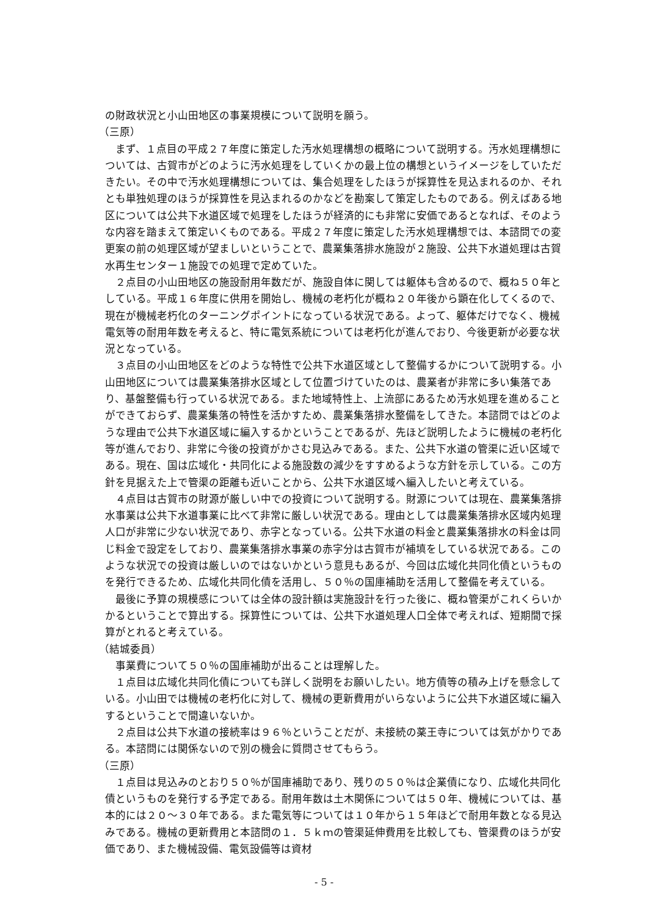の財政状況と小山田地区の事業規模について説明を願う。
（三原）
まず、１点目の平成２７年度に策定した汚水処理構想の概略について説明する。汚水処理構想については、古賀市がどのように汚水処理をしていくかの最上位の構想というイメージをしていただきたい。その中で汚水処理構想については、集合処理をしたほうが採算性を見込まれるのか、それとも単独処理のほうが採算性を見込まれるのかなどを勘案して策定したものである。例えばある地区については公共下水道区域で処理をしたほうが経済的にも非常に安価であるとなれば、そのような内容を踏まえて策定いくものである。平成２７年度に策定した汚水処理構想では、本諮問での変更案の前の処理区域が望ましいということで、農業集落排水施設が２施設、公共下水道処理は古賀水再生センター１施設での処理で定めていた。
２点目の小山田地区の施設耐用年数だが、施設自体に関しては躯体も含めるので、概ね５０年としている。平成１６年度に供用を開始し、機械の老朽化が概ね２０年後から顕在化してくるので、現在が機械老朽化のターニングポイントになっている状況である。よって、躯体だけでなく、機械電気等の耐用年数を考えると、特に電気系統については老朽化が進んでおり、今後更新が必要な状況となっている。
３点目の小山田地区をどのような特性で公共下水道区域として整備するかについて説明する。小山田地区については農業集落排水区域として位置づけていたのは、農業者が非常に多い集落であり、基盤整備も行っている状況である。また地域特性上、上流部にあるため汚水処理を進めることができておらず、農業集落の特性を活かすため、農業集落排水整備をしてきた。本諮問ではどのような理由で公共下水道区域に編入するかということであるが、先ほど説明したように機械の老朽化等が進んでおり、非常に今後の投資がかさむ見込みである。また、公共下水道の管渠に近い区域である。現在、国は広域化・共同化による施設数の減少をすすめるような方針を示している。この方針を見据えた上で管渠の距離も近いことから、公共下水道区域へ編入したいと考えている。
４点目は古賀市の財源が厳しい中での投資について説明する。財源については現在、農業集落排水事業は公共下水道事業に比べて非常に厳しい状況である。理由としては農業集落排水区域内処理人口が非常に少ない状況であり、赤字となっている。公共下水道の料金と農業集落排水の料金は同じ料金で設定をしており、農業集落排水事業の赤字分は古賀市が補填をしている状況である。このような状況での投資は厳しいのではないかという意見もあるが、今回は広域化共同化債というものを発行できるため、広域化共同化債を活用し、５０％の国庫補助を活用して整備を考えている。
最後に予算の規模感については全体の設計額は実施設計を行った後に、概ね管渠がこれくらいかかるということで算出する。採算性については、公共下水道処理人口全体で考えれば、短期間で採算がとれると考えている。
（結城委員）
事業費について５０％の国庫補助が出ることは理解した。
１点目は広域化共同化債についても詳しく説明をお願いしたい。地方債等の積み上げを懸念している。小山田では機械の老朽化に対して、機械の更新費用がいらないように公共下水道区域に編入するということで間違いないか。
２点目は公共下水道の接続率は９６％ということだが、未接続の薬王寺については気がかりである。本諮問には関係ないので別の機会に質問させてもらう。
（三原）
１点目は見込みのとおり５０％が国庫補助であり、残りの５０％は企業債になり、広域化共同化債というものを発行する予定である。耐用年数は土木関係については５０年、機械については、基本的には２０～３０年である。また電気等については１０年から１５年ほどで耐用年数となる見込みである。機械の更新費用と本諮問の１．５ｋｍの管渠延伸費用を比較しても、管渠費のほうが安価であり、また機械設備、電気設備等は資材
- 5 -